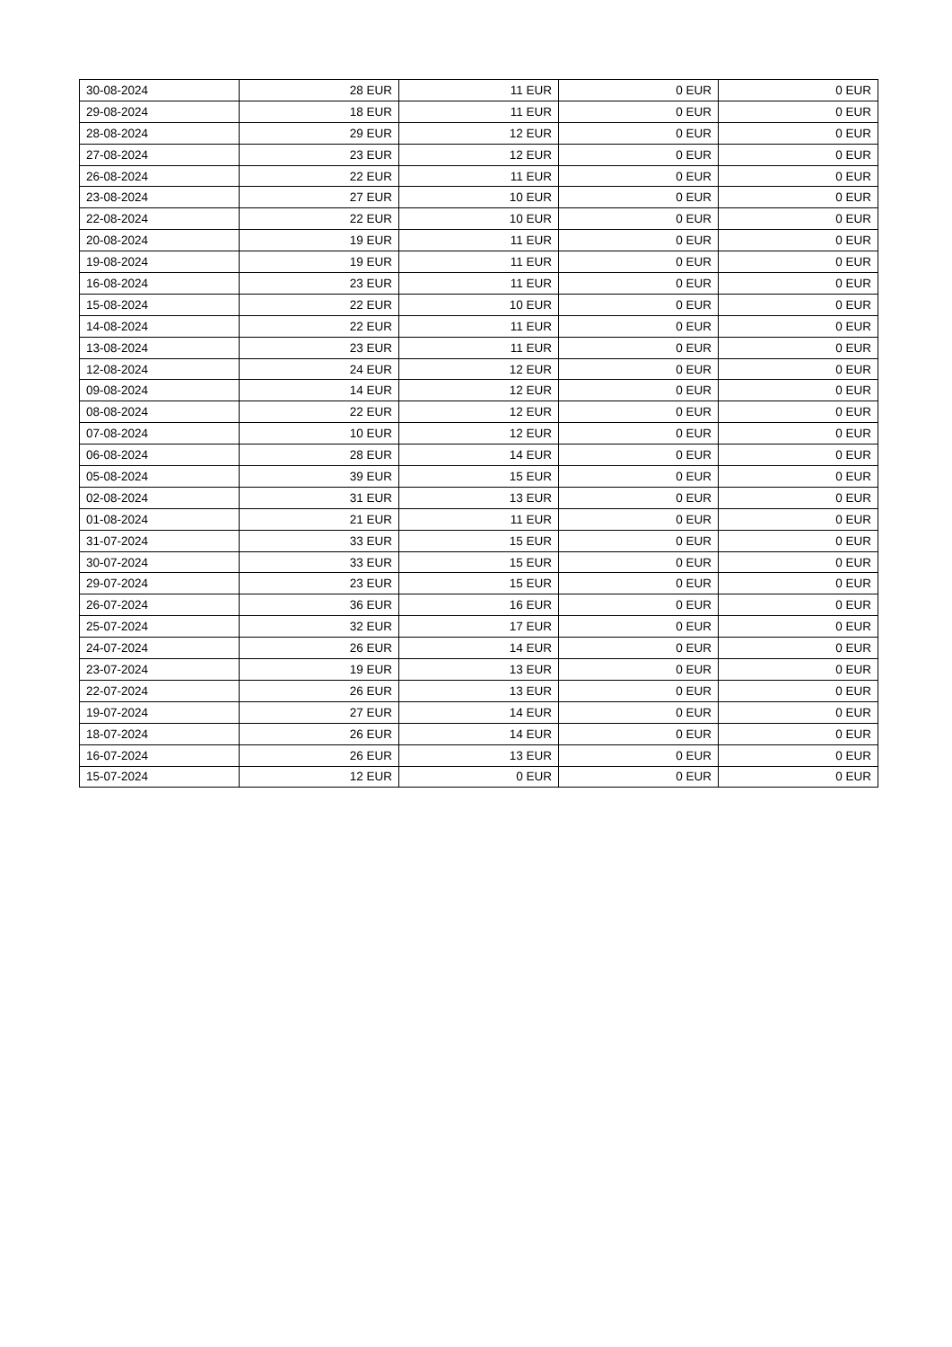| 30-08-2024 | 28 EUR | 11 EUR | 0 EUR | 0 EUR |
| 29-08-2024 | 18 EUR | 11 EUR | 0 EUR | 0 EUR |
| 28-08-2024 | 29 EUR | 12 EUR | 0 EUR | 0 EUR |
| 27-08-2024 | 23 EUR | 12 EUR | 0 EUR | 0 EUR |
| 26-08-2024 | 22 EUR | 11 EUR | 0 EUR | 0 EUR |
| 23-08-2024 | 27 EUR | 10 EUR | 0 EUR | 0 EUR |
| 22-08-2024 | 22 EUR | 10 EUR | 0 EUR | 0 EUR |
| 20-08-2024 | 19 EUR | 11 EUR | 0 EUR | 0 EUR |
| 19-08-2024 | 19 EUR | 11 EUR | 0 EUR | 0 EUR |
| 16-08-2024 | 23 EUR | 11 EUR | 0 EUR | 0 EUR |
| 15-08-2024 | 22 EUR | 10 EUR | 0 EUR | 0 EUR |
| 14-08-2024 | 22 EUR | 11 EUR | 0 EUR | 0 EUR |
| 13-08-2024 | 23 EUR | 11 EUR | 0 EUR | 0 EUR |
| 12-08-2024 | 24 EUR | 12 EUR | 0 EUR | 0 EUR |
| 09-08-2024 | 14 EUR | 12 EUR | 0 EUR | 0 EUR |
| 08-08-2024 | 22 EUR | 12 EUR | 0 EUR | 0 EUR |
| 07-08-2024 | 10 EUR | 12 EUR | 0 EUR | 0 EUR |
| 06-08-2024 | 28 EUR | 14 EUR | 0 EUR | 0 EUR |
| 05-08-2024 | 39 EUR | 15 EUR | 0 EUR | 0 EUR |
| 02-08-2024 | 31 EUR | 13 EUR | 0 EUR | 0 EUR |
| 01-08-2024 | 21 EUR | 11 EUR | 0 EUR | 0 EUR |
| 31-07-2024 | 33 EUR | 15 EUR | 0 EUR | 0 EUR |
| 30-07-2024 | 33 EUR | 15 EUR | 0 EUR | 0 EUR |
| 29-07-2024 | 23 EUR | 15 EUR | 0 EUR | 0 EUR |
| 26-07-2024 | 36 EUR | 16 EUR | 0 EUR | 0 EUR |
| 25-07-2024 | 32 EUR | 17 EUR | 0 EUR | 0 EUR |
| 24-07-2024 | 26 EUR | 14 EUR | 0 EUR | 0 EUR |
| 23-07-2024 | 19 EUR | 13 EUR | 0 EUR | 0 EUR |
| 22-07-2024 | 26 EUR | 13 EUR | 0 EUR | 0 EUR |
| 19-07-2024 | 27 EUR | 14 EUR | 0 EUR | 0 EUR |
| 18-07-2024 | 26 EUR | 14 EUR | 0 EUR | 0 EUR |
| 16-07-2024 | 26 EUR | 13 EUR | 0 EUR | 0 EUR |
| 15-07-2024 | 12 EUR | 0 EUR | 0 EUR | 0 EUR |